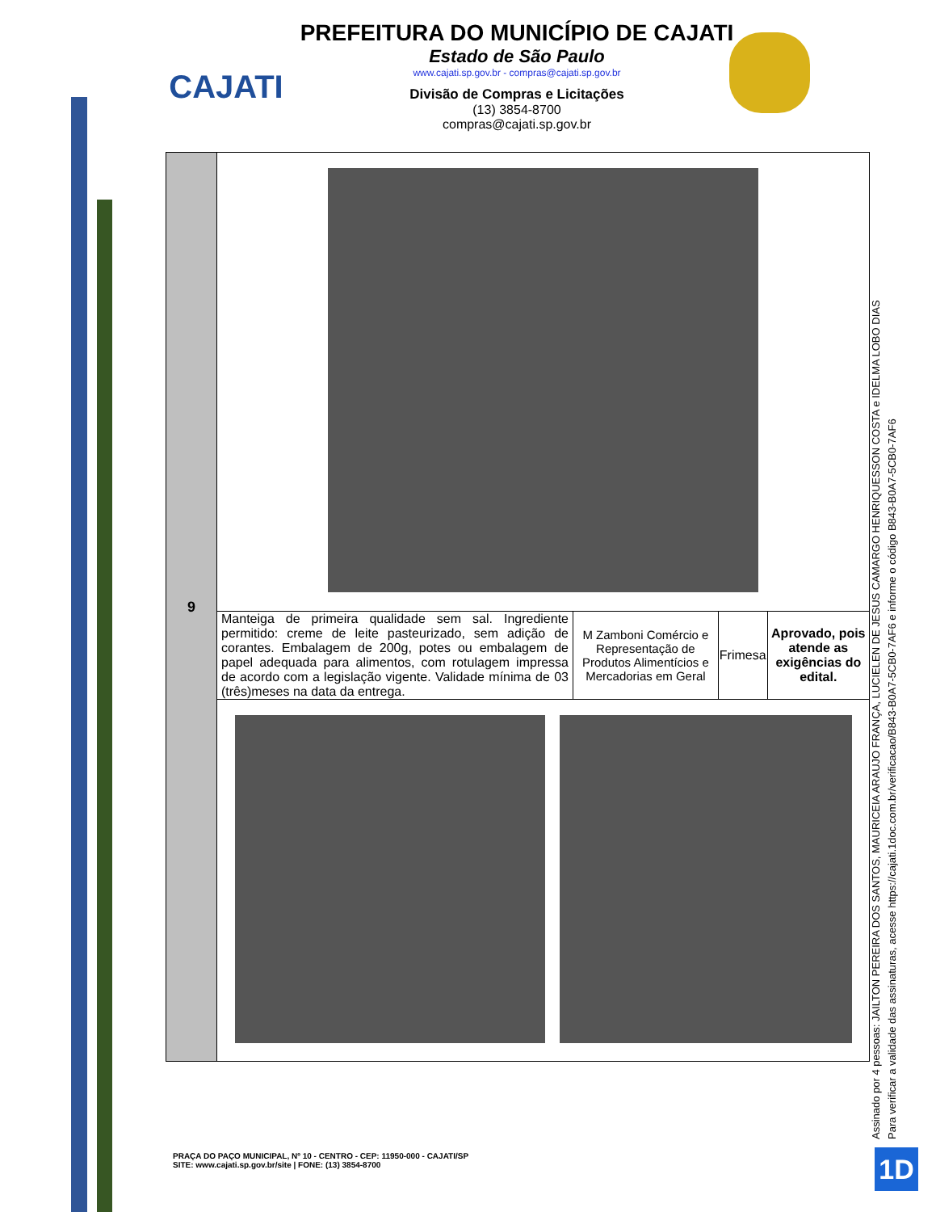CAJATI
PREFEITURA DO MUNICÍPIO DE CAJATI
Estado de São Paulo
www.cajati.sp.gov.br - compras@cajati.sp.gov.br
Divisão de Compras e Licitações
(13) 3854-8700
compras@cajati.sp.gov.br
| 9 | | | | |
| | Manteiga de primeira qualidade sem sal. Ingrediente permitido: creme de leite pasteurizado, sem adição de corantes. Embalagem de 200g, potes ou embalagem de papel adequada para alimentos, com rotulagem impressa de acordo com a legislação vigente. Validade mínima de 03 (três)meses na data da entrega. | M Zamboni Comércio e Representação de Produtos Alimentícios e Mercadorias em Geral | Frimesa | Aprovado, pois atende as exigências do edital. |
Assinado por 4 pessoas: JAILTON PEREIRA DOS SANTOS, MAURICEIA ARAUJO FRANÇA, LUCIELEN DE JESUS CAMARGO HENRIQUESSON COSTA e IDELMA LOBO DIAS
Para verificar a validade das assinaturas, acesse https://cajati.1doc.com.br/verificacao/B843-B0A7-5CB0-7AF6 e informe o código B843-B0A7-5CB0-7AF6
PRAÇA DO PAÇO MUNICIPAL, Nº 10 - CENTRO - CEP: 11950-000 - CAJATI/SP
SITE: www.cajati.sp.gov.br/site | FONE: (13) 3854-8700
1D